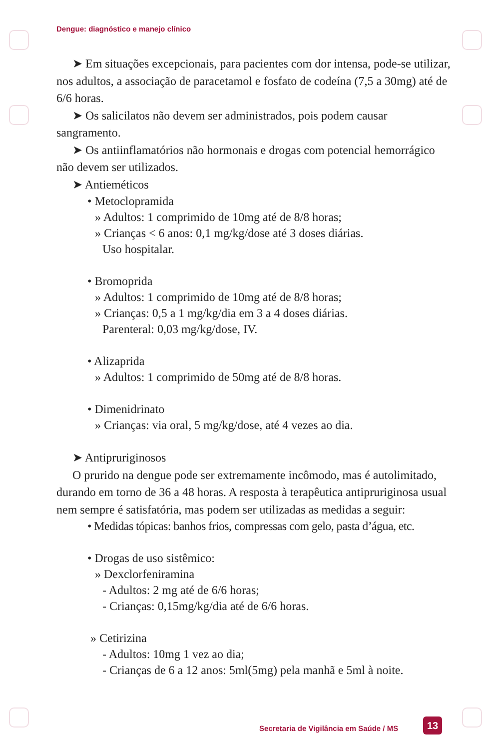Dengue: diagnóstico e manejo clínico
➤ Em situações excepcionais, para pacientes com dor intensa, pode-se utilizar, nos adultos, a associação de paracetamol e fosfato de codeína (7,5 a 30mg) até de 6/6 horas.
➤ Os salicilatos não devem ser administrados, pois podem causar sangramento.
➤ Os antiinflamatórios não hormonais e drogas com potencial hemorrágico não devem ser utilizados.
➤ Antieméticos
• Metoclopramida
» Adultos: 1 comprimido de 10mg até de 8/8 horas;
» Crianças < 6 anos: 0,1 mg/kg/dose até 3 doses diárias.
Uso hospitalar.
• Bromoprida
» Adultos: 1 comprimido de 10mg até de 8/8 horas;
» Crianças: 0,5 a 1 mg/kg/dia em 3 a 4 doses diárias.
Parenteral: 0,03 mg/kg/dose, IV.
• Alizaprida
» Adultos: 1 comprimido de 50mg até de 8/8 horas.
• Dimenidrinato
» Crianças: via oral, 5 mg/kg/dose, até 4 vezes ao dia.
➤ Antipruriginosos
O prurido na dengue pode ser extremamente incômodo, mas é autolimitado, durando em torno de 36 a 48 horas. A resposta à terapêutica antipruriginosa usual nem sempre é satisfatória, mas podem ser utilizadas as medidas a seguir:
• Medidas tópicas: banhos frios, compressas com gelo, pasta d’água, etc.
• Drogas de uso sistêmico:
» Dexclorfeniramina
- Adultos: 2 mg até de 6/6 horas;
- Crianças: 0,15mg/kg/dia até de 6/6 horas.
» Cetirizina
- Adultos: 10mg 1 vez ao dia;
- Crianças de 6 a 12 anos: 5ml(5mg) pela manhã e 5ml à noite.
Secretaria de Vigilância em Saúde / MS
13